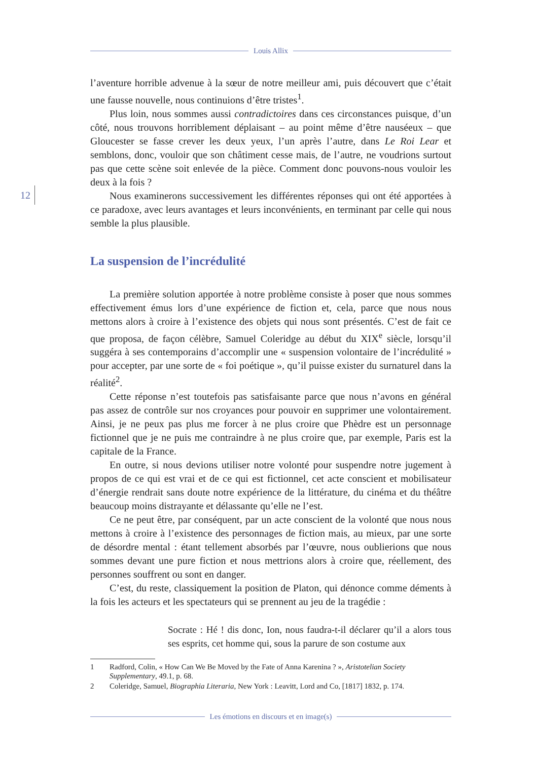Louis Allix
12
l’aventure horrible advenue à la sœur de notre meilleur ami, puis découvert que c’était une fausse nouvelle, nous continuions d’être tristes<sup>1</sup>.
Plus loin, nous sommes aussi contradictoires dans ces circonstances puisque, d’un côté, nous trouvons horriblement déplaisant – au point même d’être nauséeux – que Gloucester se fasse crever les deux yeux, l’un après l’autre, dans Le Roi Lear et semblons, donc, vouloir que son châtiment cesse mais, de l’autre, ne voudrions surtout pas que cette scène soit enlevée de la pièce. Comment donc pouvons-nous vouloir les deux à la fois ?
Nous examinerons successivement les différentes réponses qui ont été apportées à ce paradoxe, avec leurs avantages et leurs inconvénients, en terminant par celle qui nous semble la plus plausible.
La suspension de l’incrédulité
La première solution apportée à notre problème consiste à poser que nous sommes effectivement émus lors d’une expérience de fiction et, cela, parce que nous nous mettons alors à croire à l’existence des objets qui nous sont présentés. C’est de fait ce que proposa, de façon célèbre, Samuel Coleridge au début du XIX<sup>e</sup> siècle, lorsqu’il suggéra à ses contemporains d’accomplir une « suspension volontaire de l’incrédulité » pour accepter, par une sorte de « foi poétique », qu’il puisse exister du surnaturel dans la réalité<sup>2</sup>.
Cette réponse n’est toutefois pas satisfaisante parce que nous n’avons en général pas assez de contrôle sur nos croyances pour pouvoir en supprimer une volontairement. Ainsi, je ne peux pas plus me forcer à ne plus croire que Phèdre est un personnage fictionnel que je ne puis me contraindre à ne plus croire que, par exemple, Paris est la capitale de la France.
En outre, si nous devions utiliser notre volonté pour suspendre notre jugement à propos de ce qui est vrai et de ce qui est fictionnel, cet acte conscient et mobilisateur d’énergie rendrait sans doute notre expérience de la littérature, du cinéma et du théâtre beaucoup moins distrayante et délassante qu’elle ne l’est.
Ce ne peut être, par conséquent, par un acte conscient de la volonté que nous nous mettons à croire à l’existence des personnages de fiction mais, au mieux, par une sorte de désordre mental : étant tellement absorbés par l’œuvre, nous oublierions que nous sommes devant une pure fiction et nous mettrions alors à croire que, réellement, des personnes souffrent ou sont en danger.
C’est, du reste, classiquement la position de Platon, qui dénonce comme déments à la fois les acteurs et les spectateurs qui se prennent au jeu de la tragédie :
Socrate : Hé ! dis donc, Ion, nous faudra-t-il déclarer qu’il a alors tous ses esprits, cet homme qui, sous la parure de son costume aux
1 Radford, Colin, « How Can We Be Moved by the Fate of Anna Karenina ? », Aristotelian Society Supplementary, 49.1, p. 68.
2 Coleridge, Samuel, Biographia Literaria, New York : Leavitt, Lord and Co, [1817] 1832, p. 174.
Les émotions en discours et en image(s)